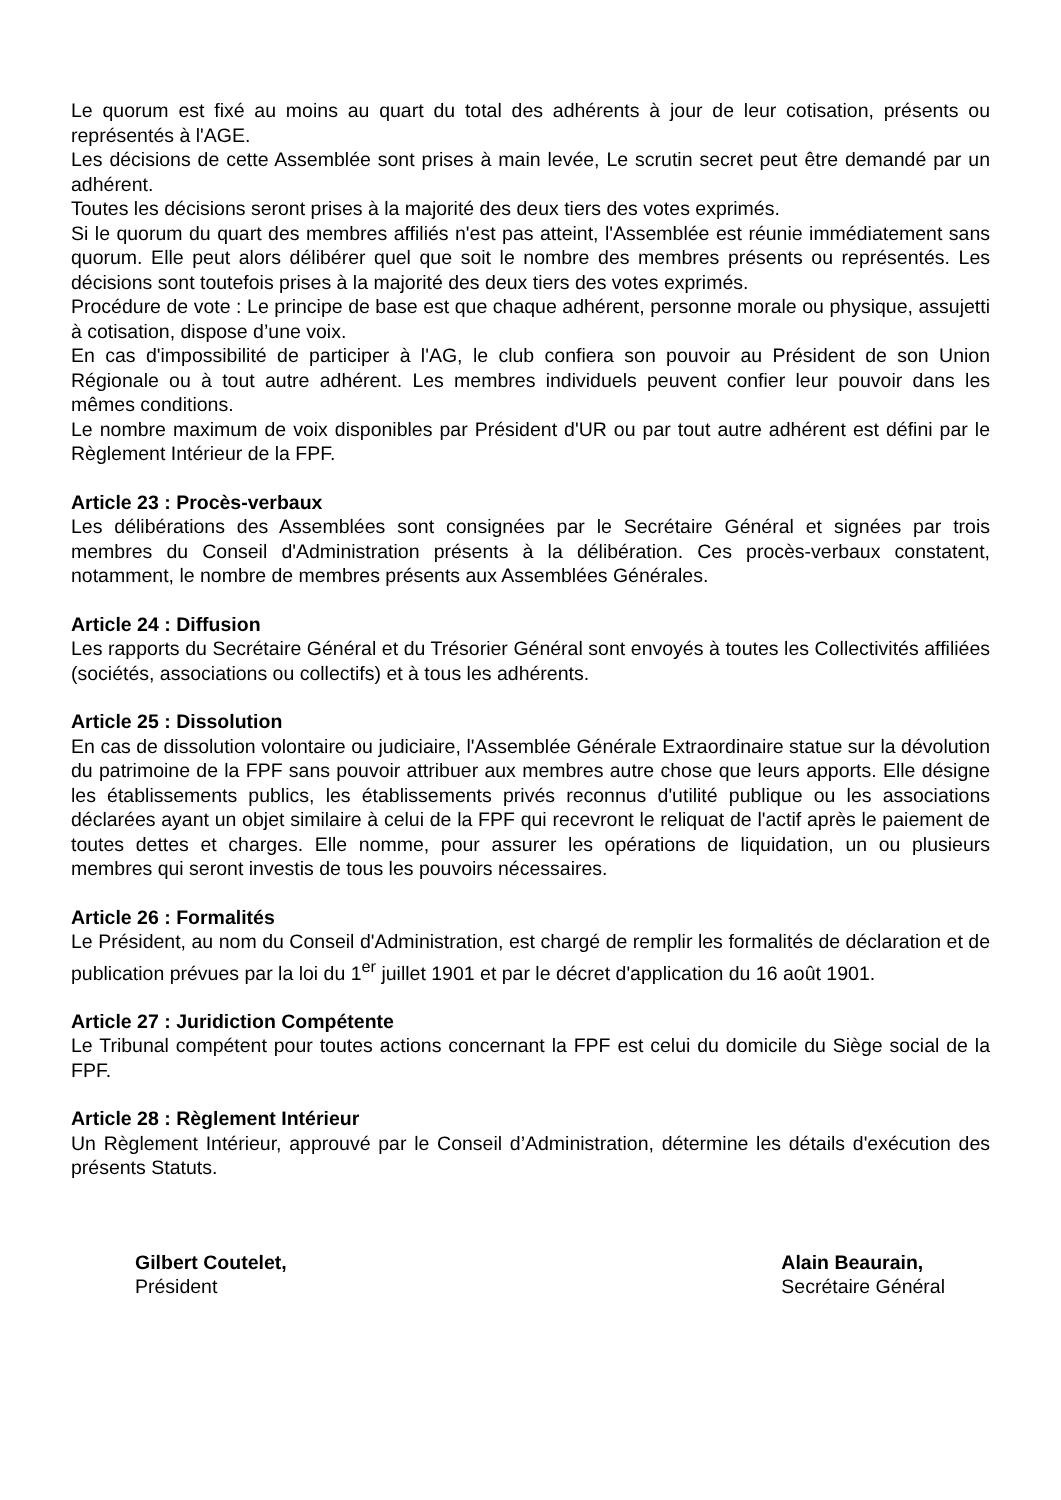Le quorum est fixé au moins au quart du total des adhérents à jour de leur cotisation, présents ou représentés à l'AGE.
Les décisions de cette Assemblée sont prises à main levée, Le scrutin secret peut être demandé par un adhérent.
Toutes les décisions seront prises à la majorité des deux tiers des votes exprimés.
Si le quorum du quart des membres affiliés n'est pas atteint, l'Assemblée est réunie immédiatement sans quorum. Elle peut alors délibérer quel que soit le nombre des membres présents ou représentés. Les décisions sont toutefois prises à la majorité des deux tiers des votes exprimés.
Procédure de vote : Le principe de base est que chaque adhérent, personne morale ou physique, assujetti à cotisation, dispose d’une voix.
En cas d'impossibilité de participer à l'AG, le club confiera son pouvoir au Président de son Union Régionale ou à tout autre adhérent. Les membres individuels peuvent confier leur pouvoir dans les mêmes conditions.
Le nombre maximum de voix disponibles par Président d'UR ou par tout autre adhérent est défini par le Règlement Intérieur de la FPF.
Article 23 : Procès-verbaux
Les délibérations des Assemblées sont consignées par le Secrétaire Général et signées par trois membres du Conseil d'Administration présents à la délibération. Ces procès-verbaux constatent, notamment, le nombre de membres présents aux Assemblées Générales.
Article 24 : Diffusion
Les rapports du Secrétaire Général et du Trésorier Général sont envoyés à toutes les Collectivités affiliées (sociétés, associations ou collectifs) et à tous les adhérents.
Article 25 : Dissolution
En cas de dissolution volontaire ou judiciaire, l'Assemblée Générale Extraordinaire statue sur la dévolution du patrimoine de la FPF sans pouvoir attribuer aux membres autre chose que leurs apports. Elle désigne les établissements publics, les établissements privés reconnus d'utilité publique ou les associations déclarées ayant un objet similaire à celui de la FPF qui recevront le reliquat de l'actif après le paiement de toutes dettes et charges. Elle nomme, pour assurer les opérations de liquidation, un ou plusieurs membres qui seront investis de tous les pouvoirs nécessaires.
Article 26 : Formalités
Le Président, au nom du Conseil d'Administration, est chargé de remplir les formalités de déclaration et de publication prévues par la loi du 1<sup>er</sup> juillet 1901 et par le décret d'application du 16 août 1901.
Article 27 : Juridiction Compétente
Le Tribunal compétent pour toutes actions concernant la FPF est celui du domicile du Siège social de la FPF.
Article 28 : Règlement Intérieur
Un Règlement Intérieur, approuvé par le Conseil d’Administration, détermine les détails d'exécution des présents Statuts.
Gilbert Coutelet,
Président
Alain Beaurain,
Secrétaire Général